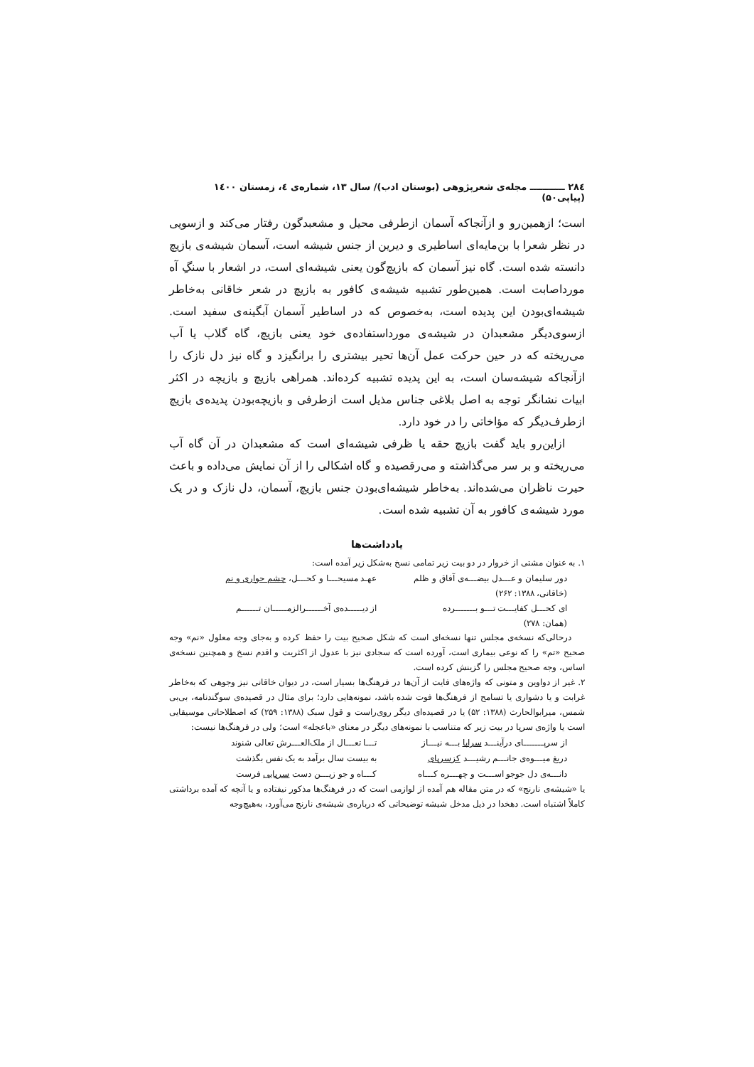۲۸٤ ـــــــــــ مجله‌ی شعرپژوهی (بوستان ادب)/ سال ۱۳، شماره‌ی ٤، زمستان ۱٤۰۰ (پیاپی۵۰)
است؛ ازهمین‌رو و ازآنجاکه آسمان ازطرفی محیل و مشعبدگون رفتار می‌کند و ازسویی در نظر شعرا با بن‌مایه‌ای اساطیری و دیرین از جنس شیشه است، آسمان شیشه‌ی بازیچ دانسته شده است. گاه نیز آسمان که بازیچ‌گون یعنی شیشه‌ای است، در اشعار با سنگِ آه مورداصابت است. همین‌طور تشبیه شیشه‌ی کافور به بازیچ در شعر خاقانی به‌خاطر شیشه‌ای‌بودن این پدیده است، به‌خصوص که در اساطیر آسمان آبگینه‌ی سفید است. ازسوی‌دیگر مشعبدان در شیشه‌ی مورداستفاده‌ی خود یعنی بازیچ، گاه گلاب یا آب می‌ریخته که در حین حرکت عمل آن‌ها تحیر بیشتری را برانگیزد و گاه نیز دل نازک را ازآنجاکه شیشه‌سان است، به این پدیده تشبیه کرده‌اند. همراهی بازیچ و بازیچه در اکثر ابیات نشانگر توجه به اصل بلاغی جناس مذیل است ازطرفی و بازیچه‌بودن پدیده‌ی بازیچ ازطرف‌دیگر که مؤاخاتی را در خود دارد.
ازاین‌رو باید گفت بازیچ حقه یا ظرفی شیشه‌ای است که مشعبدان در آن گاه آب می‌ریخته و بر سر می‌گذاشته و می‌رقصیده و گاه اشکالی را از آن نمایش می‌داده و باعث حیرت ناظران می‌شده‌اند. به‌خاطر شیشه‌ای‌بودن جنس بازیچ، آسمان، دل نازک و در یک مورد شیشه‌ی کافور به آن تشبیه شده است.
یادداشت‌ها
۱. به عنوان مشتی از خروار در دو بیت زیر تمامی نسخ به‌شکل زیر آمده است:
دور سلیمان و عـــدل بیضـــه‌ی آفاق و ظلم عهـد مسیحـــا و کحـــل، چشم حواری و نم
(خاقانی، ۱۳۸۸: ۲۶۲)
ای کحـــل کفایـــت تـــو بـــــــرده از دیـــــده‌ی آخــــــرالزمـــــان تــــــم
(همان: ۲۷۸)
درحالی‌که نسخه‌ی مجلس تنها نسخه‌ای است که شکل صحیح بیت را حفظ کرده و به‌جای وجه معلول «نم» وجه صحیح «تم» را که نوعی بیماری است، آورده است که سجادی نیز با عدول از اکثریت و اقدم نسخ و همچنین نسخه‌ی اساس، وجه صحیح مجلس را گزینش کرده است.
۲. غیر از دواوین و متونی که واژه‌های فایت از آن‌ها در فرهنگ‌ها بسیار است، در دیوان خاقانی نیز وجوهی که به‌خاطر غرابت و یا دشواری یا تسامح از فرهنگ‌ها فوت شده باشد، نمونه‌هایی دارد؛ برای مثال در قصیده‌ی سوگندنامه، بی‌بی شمس، میرابوالحارث (۱۳۸۸: ۵۲) یا در قصیده‌ای دیگر روی‌راست و قول سبک (۱۳۸۸: ۲۵۹) که اصطلاحاتی موسیقایی است یا واژه‌ی سرپا در بیت زیر که متناسب با نمونه‌های دیگر در معنای «باعجله» است؛ ولی در فرهنگ‌ها نیست:
از سرپـــــــای درآینـــد سراپا بـــه نیـــاز تـــا تعـــال از ملک‌العـــرش تعالی شنوند
دریغ میـــوه‌ی جانـــم رشیـــد کزسرپای به بیست سال برآمد به یک نفس بگذشت
دانـــه‌ی دل جوجو اســـت و چهـــره کـــاه کـــاه و جو زیـــن دست سرپایی فرست
یا «شیشه‌ی نارنج» که در متن مقاله هم آمده از لوازمی است که در فرهنگ‌ها مذکور نیفتاده و یا آنچه که آمده برداشتی کاملاً اشتباه است. دهخدا در ذیل مدخل شیشه توضیحاتی که درباره‌ی شیشه‌ی نارنج می‌آورد، به‌هیچ‌وجه